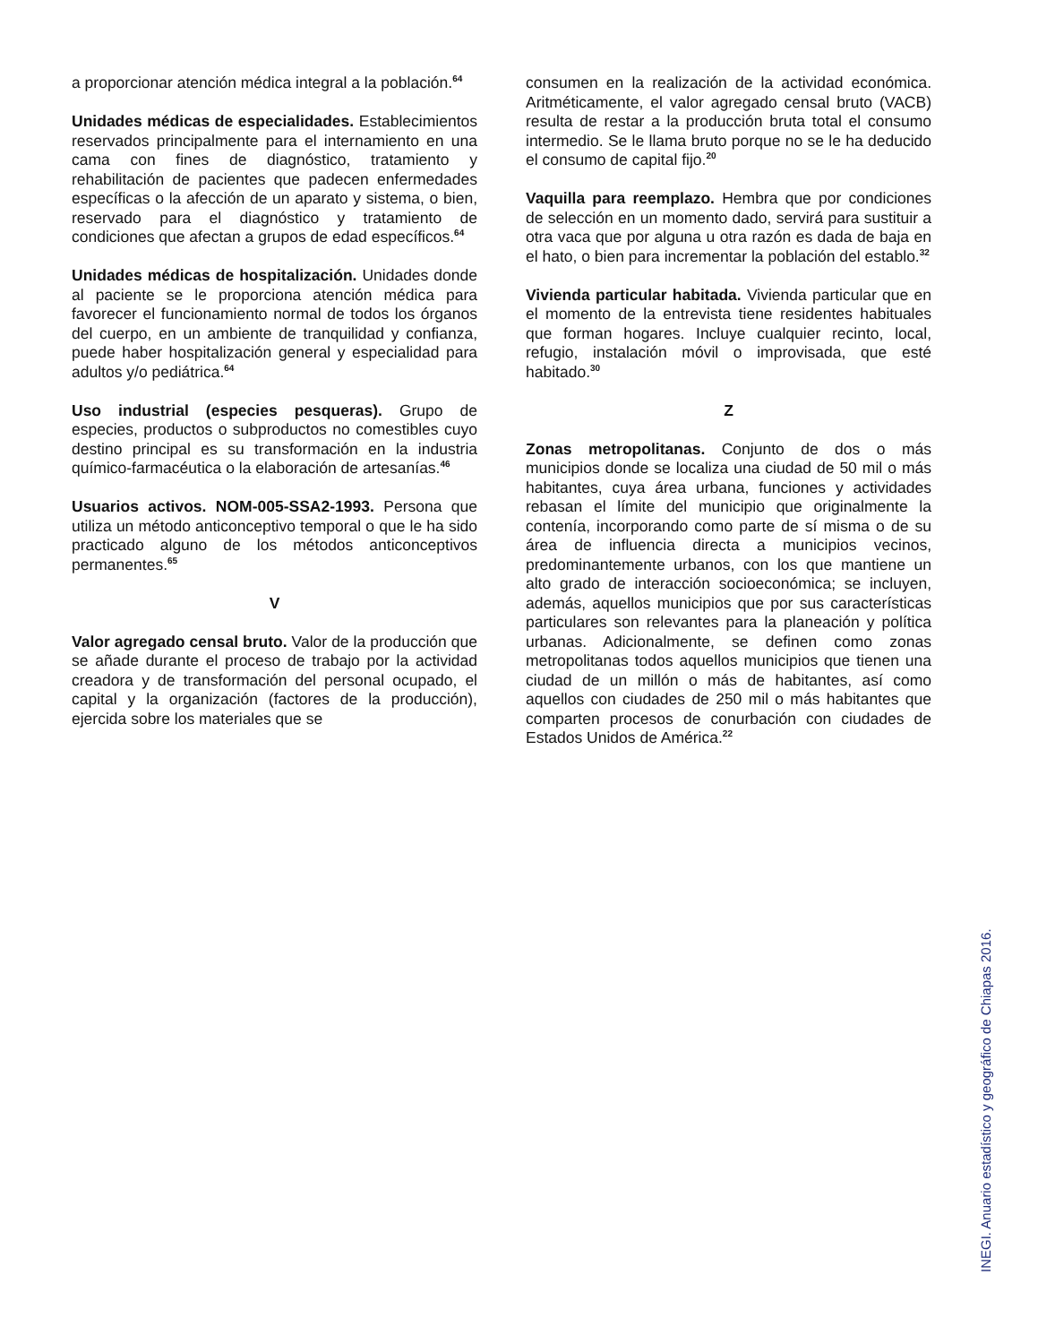a proporcionar atención médica integral a la población.<sup>64</sup>
Unidades médicas de especialidades. Establecimientos reservados principalmente para el internamiento en una cama con fines de diagnóstico, tratamiento y rehabilitación de pacientes que padecen enfermedades específicas o la afección de un aparato y sistema, o bien, reservado para el diagnóstico y tratamiento de condiciones que afectan a grupos de edad específicos.<sup>64</sup>
Unidades médicas de hospitalización. Unidades donde al paciente se le proporciona atención médica para favorecer el funcionamiento normal de todos los órganos del cuerpo, en un ambiente de tranquilidad y confianza, puede haber hospitalización general y especialidad para adultos y/o pediátrica.<sup>64</sup>
Uso industrial (especies pesqueras). Grupo de especies, productos o subproductos no comestibles cuyo destino principal es su transformación en la industria químico-farmacéutica o la elaboración de artesanías.<sup>46</sup>
Usuarios activos. NOM-005-SSA2-1993. Persona que utiliza un método anticonceptivo temporal o que le ha sido practicado alguno de los métodos anticonceptivos permanentes.<sup>65</sup>
V
Valor agregado censal bruto. Valor de la producción que se añade durante el proceso de trabajo por la actividad creadora y de transformación del personal ocupado, el capital y la organización (factores de la producción), ejercida sobre los materiales que se
consumen en la realización de la actividad económica. Aritméticamente, el valor agregado censal bruto (VACB) resulta de restar a la producción bruta total el consumo intermedio. Se le llama bruto porque no se le ha deducido el consumo de capital fijo.<sup>20</sup>
Vaquilla para reemplazo. Hembra que por condiciones de selección en un momento dado, servirá para sustituir a otra vaca que por alguna u otra razón es dada de baja en el hato, o bien para incrementar la población del establo.<sup>32</sup>
Vivienda particular habitada. Vivienda particular que en el momento de la entrevista tiene residentes habituales que forman hogares. Incluye cualquier recinto, local, refugio, instalación móvil o improvisada, que esté habitado.<sup>30</sup>
Z
Zonas metropolitanas. Conjunto de dos o más municipios donde se localiza una ciudad de 50 mil o más habitantes, cuya área urbana, funciones y actividades rebasan el límite del municipio que originalmente la contenía, incorporando como parte de sí misma o de su área de influencia directa a municipios vecinos, predominantemente urbanos, con los que mantiene un alto grado de interacción socioeconómica; se incluyen, además, aquellos municipios que por sus características particulares son relevantes para la planeación y política urbanas. Adicionalmente, se definen como zonas metropolitanas todos aquellos municipios que tienen una ciudad de un millón o más de habitantes, así como aquellos con ciudades de 250 mil o más habitantes que comparten procesos de conurbación con ciudades de Estados Unidos de América.<sup>22</sup>
INEGI. Anuario estadístico y geográfico de Chiapas 2016.